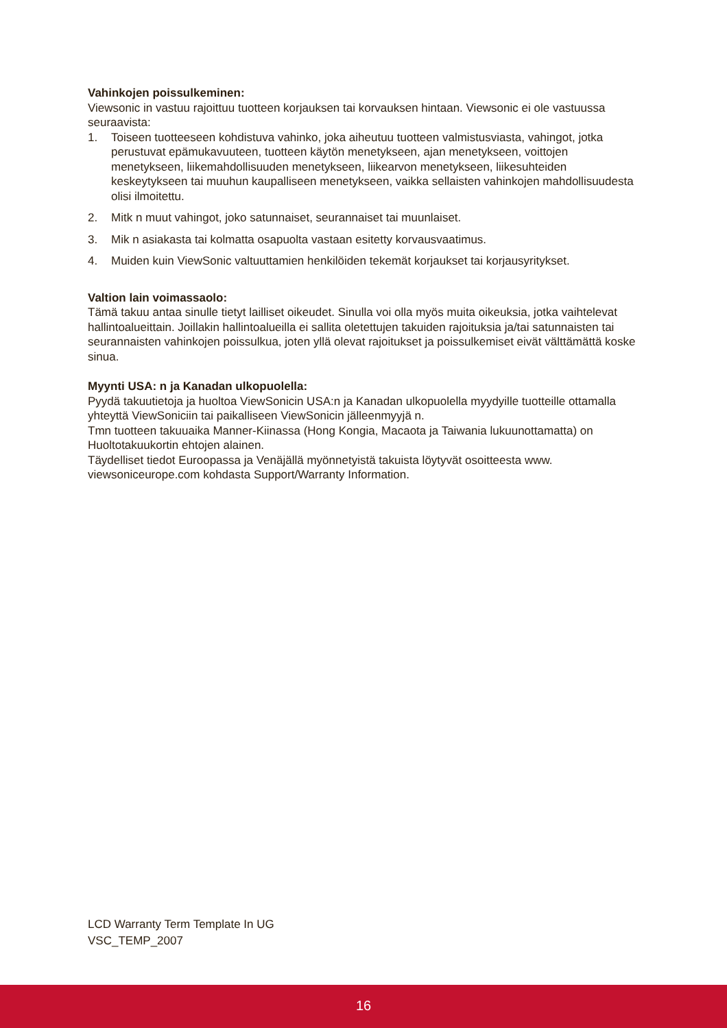Vahinkojen poissulkeminen:
Viewsonic in vastuu rajoittuu tuotteen korjauksen tai korvauksen hintaan. Viewsonic ei ole vastuussa seuraavista:
1. Toiseen tuotteeseen kohdistuva vahinko, joka aiheutuu tuotteen valmistusviasta, vahingot, jotka perustuvat epämukavuuteen, tuotteen käytön menetykseen, ajan menetykseen, voittojen menetykseen, liikemahdollisuuden menetykseen, liikearvon menetykseen, liikesuhteiden keskeytykseen tai muuhun kaupalliseen menetykseen, vaikka sellaisten vahinkojen mahdollisuudesta olisi ilmoitettu.
2. Mitk n muut vahingot, joko satunnaiset, seurannaiset tai muunlaiset.
3. Mik n asiakasta tai kolmatta osapuolta vastaan esitetty korvausvaatimus.
4. Muiden kuin ViewSonic valtuuttamien henkilöiden tekemät korjaukset tai korjausyritykset.
Valtion lain voimassaolo:
Tämä takuu antaa sinulle tietyt lailliset oikeudet. Sinulla voi olla myös muita oikeuksia, jotka vaihtelevat hallintoalueittain. Joillakin hallintoalueilla ei sallita oletettujen takuiden rajoituksia ja/tai satunnaisten tai seurannaisten vahinkojen poissulkua, joten yllä olevat rajoitukset ja poissulkemiset eivät välttämättä koske sinua.
Myynti USA: n ja Kanadan ulkopuolella:
Pyydä takuutietoja ja huoltoa ViewSonicin USA:n ja Kanadan ulkopuolella myydyille tuotteille ottamalla yhteyttä ViewSoniciin tai paikalliseen ViewSonicin jälleenmyyjä n.
Tmn tuotteen takuuaika Manner-Kiinassa (Hong Kongia, Macaota ja Taiwania lukuunottamatta) on Huoltotakuukortin ehtojen alainen.
Täydelliset tiedot Euroopassa ja Venäjällä myönnetyistä takuista löytyvät osoitteesta www. viewsoniceurope.com kohdasta Support/Warranty Information.
LCD Warranty Term Template In UG
VSC_TEMP_2007
16